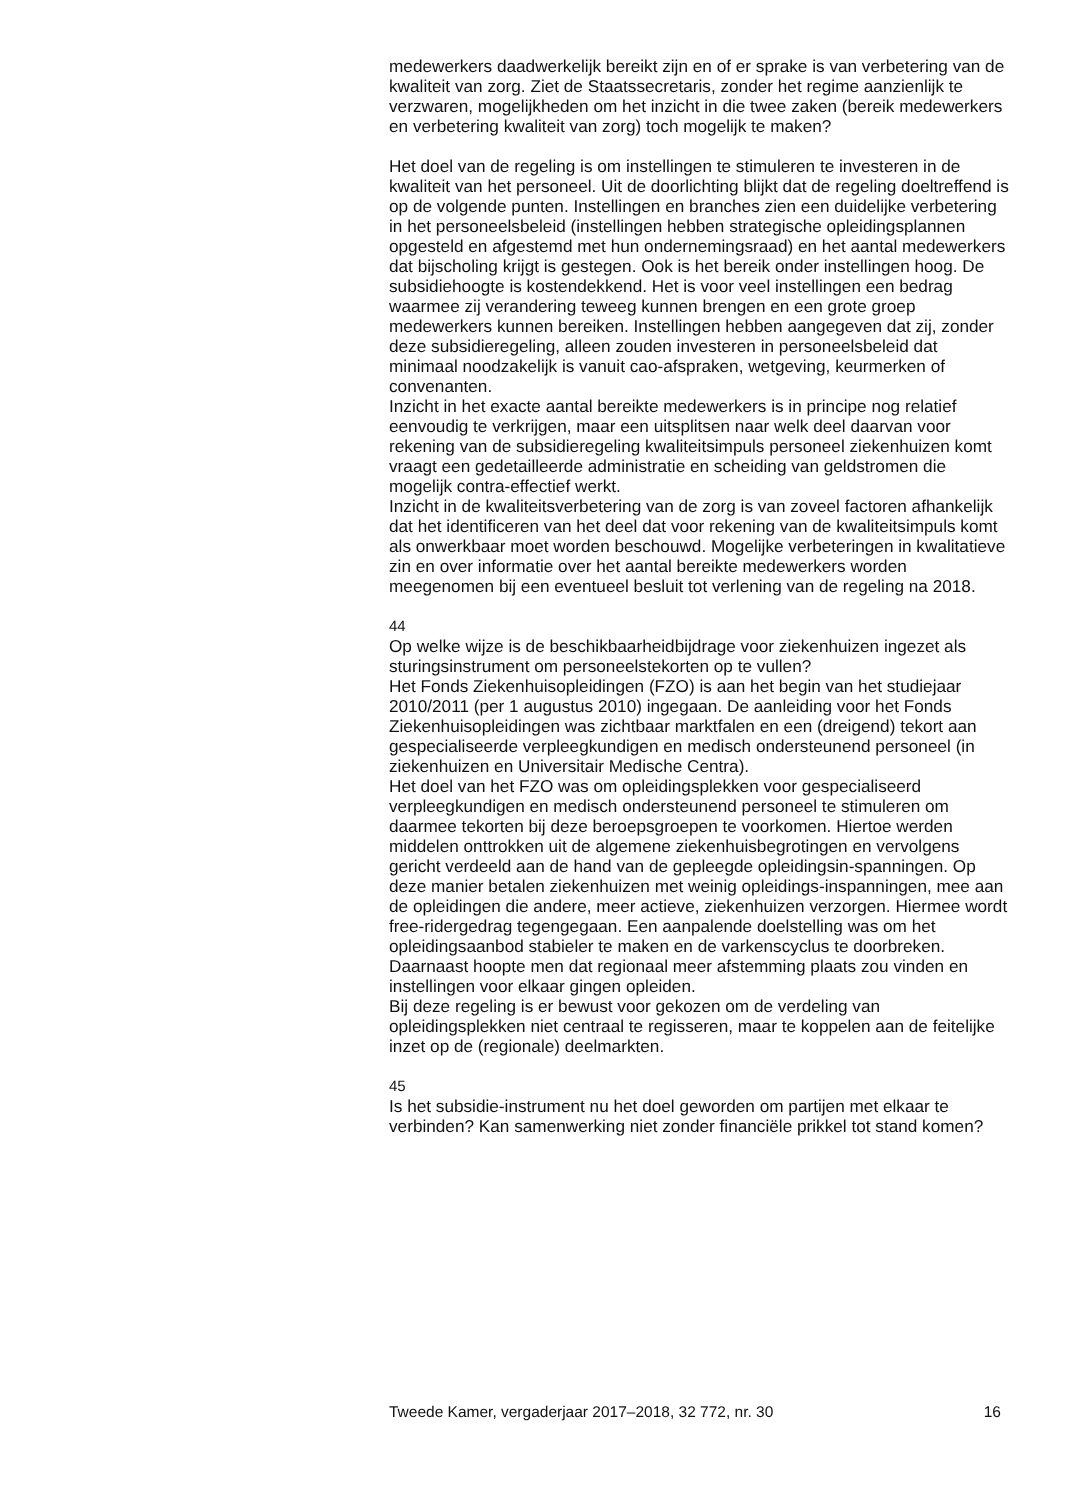medewerkers daadwerkelijk bereikt zijn en of er sprake is van verbetering van de kwaliteit van zorg. Ziet de Staatssecretaris, zonder het regime aanzienlijk te verzwaren, mogelijkheden om het inzicht in die twee zaken (bereik medewerkers en verbetering kwaliteit van zorg) toch mogelijk te maken?
Het doel van de regeling is om instellingen te stimuleren te investeren in de kwaliteit van het personeel. Uit de doorlichting blijkt dat de regeling doeltreffend is op de volgende punten. Instellingen en branches zien een duidelijke verbetering in het personeelsbeleid (instellingen hebben strategische opleidingsplannen opgesteld en afgestemd met hun ondernemingsraad) en het aantal medewerkers dat bijscholing krijgt is gestegen. Ook is het bereik onder instellingen hoog. De subsidiehoogte is kostendekkend. Het is voor veel instellingen een bedrag waarmee zij verandering teweeg kunnen brengen en een grote groep medewerkers kunnen bereiken. Instellingen hebben aangegeven dat zij, zonder deze subsidieregeling, alleen zouden investeren in personeelsbeleid dat minimaal noodzakelijk is vanuit cao-afspraken, wetgeving, keurmerken of convenanten.
Inzicht in het exacte aantal bereikte medewerkers is in principe nog relatief eenvoudig te verkrijgen, maar een uitsplitsen naar welk deel daarvan voor rekening van de subsidieregeling kwaliteitsimpuls personeel ziekenhuizen komt vraagt een gedetailleerde administratie en scheiding van geldstromen die mogelijk contra-effectief werkt.
Inzicht in de kwaliteitsverbetering van de zorg is van zoveel factoren afhankelijk dat het identificeren van het deel dat voor rekening van de kwaliteitsimpuls komt als onwerkbaar moet worden beschouwd. Mogelijke verbeteringen in kwalitatieve zin en over informatie over het aantal bereikte medewerkers worden meegenomen bij een eventueel besluit tot verlening van de regeling na 2018.
44
Op welke wijze is de beschikbaarheidbijdrage voor ziekenhuizen ingezet als sturingsinstrument om personeelstekorten op te vullen?
Het Fonds Ziekenhuisopleidingen (FZO) is aan het begin van het studiejaar 2010/2011 (per 1 augustus 2010) ingegaan. De aanleiding voor het Fonds Ziekenhuisopleidingen was zichtbaar marktfalen en een (dreigend) tekort aan gespecialiseerde verpleegkundigen en medisch ondersteunend personeel (in ziekenhuizen en Universitair Medische Centra).
Het doel van het FZO was om opleidingsplekken voor gespecialiseerd verpleegkundigen en medisch ondersteunend personeel te stimuleren om daarmee tekorten bij deze beroepsgroepen te voorkomen. Hiertoe werden middelen onttrokken uit de algemene ziekenhuisbegrotingen en vervolgens gericht verdeeld aan de hand van de gepleegde opleidingsin-spanningen. Op deze manier betalen ziekenhuizen met weinig opleidings-inspanningen, mee aan de opleidingen die andere, meer actieve, ziekenhuizen verzorgen. Hiermee wordt free-ridergedrag tegengegaan. Een aanpalende doelstelling was om het opleidingsaanbod stabieler te maken en de varkenscyclus te doorbreken. Daarnaast hoopte men dat regionaal meer afstemming plaats zou vinden en instellingen voor elkaar gingen opleiden.
Bij deze regeling is er bewust voor gekozen om de verdeling van opleidingsplekken niet centraal te regisseren, maar te koppelen aan de feitelijke inzet op de (regionale) deelmarkten.
45
Is het subsidie-instrument nu het doel geworden om partijen met elkaar te verbinden? Kan samenwerking niet zonder financiële prikkel tot stand komen?
Tweede Kamer, vergaderjaar 2017–2018, 32 772, nr. 30 16